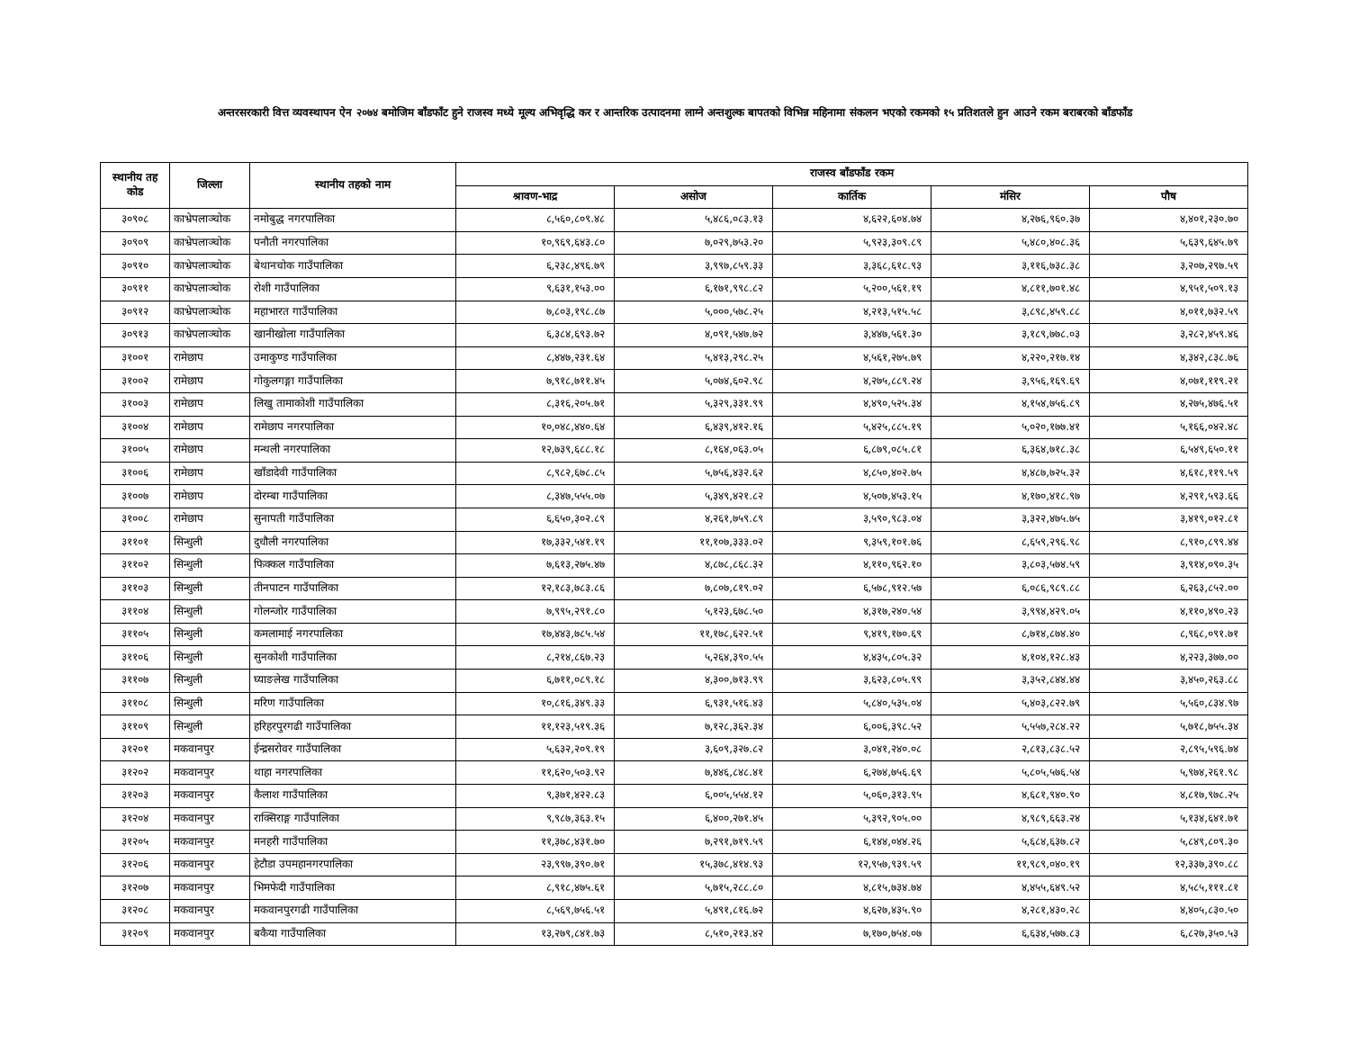अन्तरसरकारी वित्त व्यवस्थापन ऐन २०७४ बमोजिम बाँडफाँट हुने राजस्व मध्ये मूल्य अभिवृद्धि कर र आन्तरिक उत्पादनमा लाग्ने अन्तशुल्क बापतको विभिन्न महिनामा संकलन भएको रकमको १५ प्रतिशतले हुन आउने रकम बराबरको बाँडफाँड
| स्थानीय तह कोड | जिल्ला | स्थानीय तहको नाम | राजस्व बाँडफाँड रकम | | | | |
| --- | --- | --- | --- | --- | --- | --- | --- |
| | | | श्रावण-भाद्र | असोज | कार्तिक | मंसिर | पौष |
| ३०९०८ | काभ्रेपलाञ्चोक | नमोबुद्ध नगरपालिका | ८,५६०,८०९.४८ | ५,४८६,०८३.१३ | ४,६२२,६०४.७४ | ४,२७६,९६०.३७ | ४,४०१,२३०.७० |
| ३०९०९ | काभ्रेपलाञ्चोक | पनौती नगरपालिका | १०,९६९,६४३.८० | ७,०२९,७५३.२० | ५,९२३,३०९.८९ | ५,४८०,४०८.३६ | ५,६३९,६४५.७९ |
| ३०९१० | काभ्रेपलाञ्चोक | बेथानचोक गाउँपालिका | ६,२३८,४९६.७९ | ३,९९७,८५९.३३ | ३,३६८,६१८.९३ | ३,११६,७३८.३८ | ३,२०७,२९७.५९ |
| ३०९११ | काभ्रेपलाञ्चोक | रोशी गाउँपालिका | ९,६३१,१५३.०० | ६,१७१,९९८.८२ | ५,२००,५६१.१९ | ४,८११,७०१.४८ | ४,९५१,५०९.१३ |
| ३०९१२ | काभ्रेपलाञ्चोक | महाभारत गाउँपालिका | ७,८०३,१९८.८७ | ५,०००,५७८.२५ | ४,२१३,५१५.५८ | ३,८९८,४५९.८८ | ४,०११,७३२.५९ |
| ३०९१३ | काभ्रेपलाञ्चोक | खानीखोला गाउँपालिका | ६,३८४,६९३.७२ | ४,०९१,५४७.७२ | ३,४४७,५६१.३० | ३,१८९,७७८.०३ | ३,२८२,४५९.४६ |
| ३१००१ | रामेछाप | उमाकुण्ड गाउँपालिका | ८,४४७,२३१.६४ | ५,४१३,२९८.२५ | ४,५६१,२७५.७९ | ४,२२०,२१७.१४ | ४,३४२,८३८.७६ |
| ३१००२ | रामेछाप | गोकुलगङ्गा गाउँपालिका | ७,९१८,७११.४५ | ५,०७४,६०२.९८ | ४,२७५,८८९.२४ | ३,९५६,१६९.६९ | ४,०७१,११९.२१ |
| ३१००३ | रामेछाप | लिखु तामाकोशी गाउँपालिका | ८,३१६,२०५.७१ | ५,३२९,३३१.९९ | ४,४९०,५२५.३४ | ४,१५४,७५६.८९ | ४,२७५,४७६.५१ |
| ३१००४ | रामेछाप | रामेछाप नगरपालिका | १०,०४८,४४०.६४ | ६,४३९,४१२.१६ | ५,४२५,८८५.१९ | ५,०२०,१७७.४१ | ५,१६६,०४२.४८ |
| ३१००५ | रामेछाप | मन्थली नगरपालिका | १२,७३९,६८८.१८ | ८,१६४,०६३.०५ | ६,८७९,०८५.८१ | ६,३६४,७१८.३८ | ६,५४९,६५०.११ |
| ३१००६ | रामेछाप | खाँडादेवी गाउँपालिका | ८,९८२,६७८.८५ | ५,७५६,४३२.६२ | ४,८५०,४०२.७५ | ४,४८७,७२५.३२ | ४,६१८,११९.५९ |
| ३१००७ | रामेछाप | दोरम्बा गाउँपालिका | ८,३४७,५५५.०७ | ५,३४९,४२१.८२ | ४,५०७,४५३.१५ | ४,१७०,४१८.९७ | ४,२९१,५९३.६६ |
| ३१००८ | रामेछाप | सुनापती गाउँपालिका | ६,६५०,३०२.८९ | ४,२६१,७५९.८९ | ३,५९०,९८३.०४ | ३,३२२,४७५.७५ | ३,४१९,०१२.८१ |
| ३११०१ | सिन्धुली | दुधौली नगरपालिका | १७,३३२,५४१.१९ | ११,१०७,३३३.०२ | ९,३५९,१०१.७६ | ८,६५९,२९६.९८ | ८,९१०,८९९.४४ |
| ३११०२ | सिन्धुली | फिक्कल गाउँपालिका | ७,६१३,२७५.४७ | ४,८७८,८६८.३२ | ४,११०,९६२.१० | ३,८०३,५७४.५९ | ३,९१४,०९०.३५ |
| ३११०३ | सिन्धुली | तीनपाटन गाउँपालिका | १२,१८३,७८३.८६ | ७,८०७,८१९.०२ | ६,५७८,९१२.५७ | ६,०८६,९८९.८८ | ६,२६३,८५२.०० |
| ३११०४ | सिन्धुली | गोलन्जोर गाउँपालिका | ७,९९५,२९१.८० | ५,१२३,६७८.५० | ४,३१७,२४०.५४ | ३,९९४,४२९.०५ | ४,११०,४९०.२३ |
| ३११०५ | सिन्धुली | कमलामाई नगरपालिका | १७,४४३,७८५.५४ | ११,१७८,६२२.५१ | ९,४१९,१७०.६९ | ८,७१४,८७४.४० | ८,९६८,०९१.७१ |
| ३११०६ | सिन्धुली | सुनकोशी गाउँपालिका | ८,२१४,८६७.२३ | ५,२६४,३९०.५५ | ४,४३५,८०५.३२ | ४,१०४,१२८.४३ | ४,२२३,३७७.०० |
| ३११०७ | सिन्धुली | घ्याङलेख गाउँपालिका | ६,७११,०८९.१८ | ४,३००,७१३.९९ | ३,६२३,८०५.९९ | ३,३५२,८४४.४४ | ३,४५०,२६३.८८ |
| ३११०८ | सिन्धुली | मरिण गाउँपालिका | १०,८१६,३४९.३३ | ६,९३१,५१६.४३ | ५,८४०,५३५.०४ | ५,४०३,८२२.७९ | ५,५६०,८३४.९७ |
| ३११०९ | सिन्धुली | हरिहरपुरगढी गाउँपालिका | ११,१२३,५१९.३६ | ७,१२८,३६२.३४ | ६,००६,३९८.५२ | ५,५५७,२८४.२२ | ५,७१८,७५५.३४ |
| ३१२०१ | मकवानपुर | ईन्द्रसरोवर गाउँपालिका | ५,६३२,२०९.१९ | ३,६०९,३२७.८२ | ३,०४१,२४०.०८ | २,८१३,८३८.५२ | २,८९५,५९६.७४ |
| ३१२०२ | मकवानपुर | थाहा नगरपालिका | ११,६२०,५०३.९२ | ७,४४६,८४८.४१ | ६,२७४,७५६.६९ | ५,८०५,५७६.५४ | ५,९७४,२६१.९८ |
| ३१२०३ | मकवानपुर | कैलाश गाउँपालिका | ९,३७१,४२२.८३ | ६,००५,५५४.१२ | ५,०६०,३१३.९५ | ४,६८१,९४०.९० | ४,८१७,९७८.२५ |
| ३१२०४ | मकवानपुर | राक्सिराङ्ग गाउँपालिका | ९,९८७,३६३.१५ | ६,४००,२७१.४५ | ५,३९२,९०५.०० | ४,९८९,६६३.२४ | ५,१३४,६४१.७१ |
| ३१२०५ | मकवानपुर | मनहरी गाउँपालिका | ११,३७८,४३१.७० | ७,२९१,७१९.५९ | ६,१४४,०४४.२६ | ५,६८४,६३७.८२ | ५,८४९,८०९.३० |
| ३१२०६ | मकवानपुर | हेटौडा उपमहानगरपालिका | २३,९९७,३९०.७१ | १५,३७८,४१४.९३ | १२,९५७,९३९.५९ | ११,९८९,०४०.१९ | १२,३३७,३९०.८८ |
| ३१२०७ | मकवानपुर | भिमफेदी गाउँपालिका | ८,९१८,४७५.६१ | ५,७१५,२८८.८० | ४,८१५,७३४.७४ | ४,४५५,६४९.५२ | ४,५८५,१११.८१ |
| ३१२०८ | मकवानपुर | मकवानपुरगढी गाउँपालिका | ८,५६९,७५६.५१ | ५,४९१,८१६.७२ | ४,६२७,४३५.९० | ४,२८१,४३०.२८ | ४,४०५,८३०.५० |
| ३१२०९ | मकवानपुर | बकैया गाउँपालिका | १३,२७९,८४१.७३ | ८,५१०,२१३.४२ | ७,१७०,७५४.०७ | ६,६३४,५७७.८३ | ६,८२७,३५०.५३ |